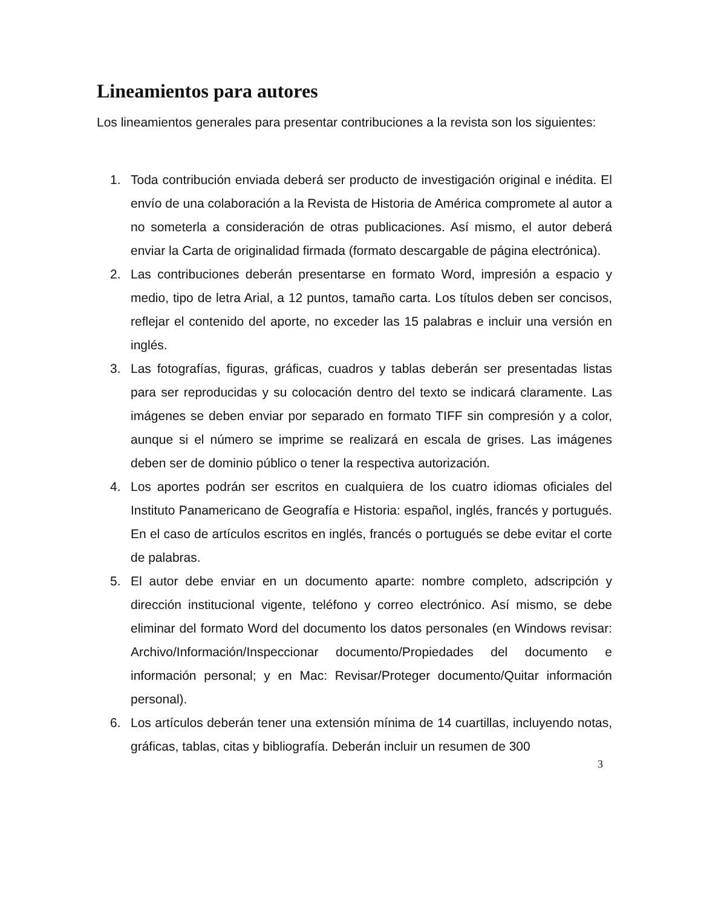Lineamientos para autores
Los lineamientos generales para presentar contribuciones a la revista son los siguientes:
1. Toda contribución enviada deberá ser producto de investigación original e inédita. El envío de una colaboración a la Revista de Historia de América compromete al autor a no someterla a consideración de otras publicaciones. Así mismo, el autor deberá enviar la Carta de originalidad firmada (formato descargable de página electrónica).
2. Las contribuciones deberán presentarse en formato Word, impresión a espacio y medio, tipo de letra Arial, a 12 puntos, tamaño carta. Los títulos deben ser concisos, reflejar el contenido del aporte, no exceder las 15 palabras e incluir una versión en inglés.
3. Las fotografías, figuras, gráficas, cuadros y tablas deberán ser presentadas listas para ser reproducidas y su colocación dentro del texto se indicará claramente. Las imágenes se deben enviar por separado en formato TIFF sin compresión y a color, aunque si el número se imprime se realizará en escala de grises. Las imágenes deben ser de dominio público o tener la respectiva autorización.
4. Los aportes podrán ser escritos en cualquiera de los cuatro idiomas oficiales del Instituto Panamericano de Geografía e Historia: español, inglés, francés y portugués. En el caso de artículos escritos en inglés, francés o portugués se debe evitar el corte de palabras.
5. El autor debe enviar en un documento aparte: nombre completo, adscripción y dirección institucional vigente, teléfono y correo electrónico. Así mismo, se debe eliminar del formato Word del documento los datos personales (en Windows revisar: Archivo/Información/Inspeccionar documento/Propiedades del documento e información personal; y en Mac: Revisar/Proteger documento/Quitar información personal).
6. Los artículos deberán tener una extensión mínima de 14 cuartillas, incluyendo notas, gráficas, tablas, citas y bibliografía. Deberán incluir un resumen de 300
3